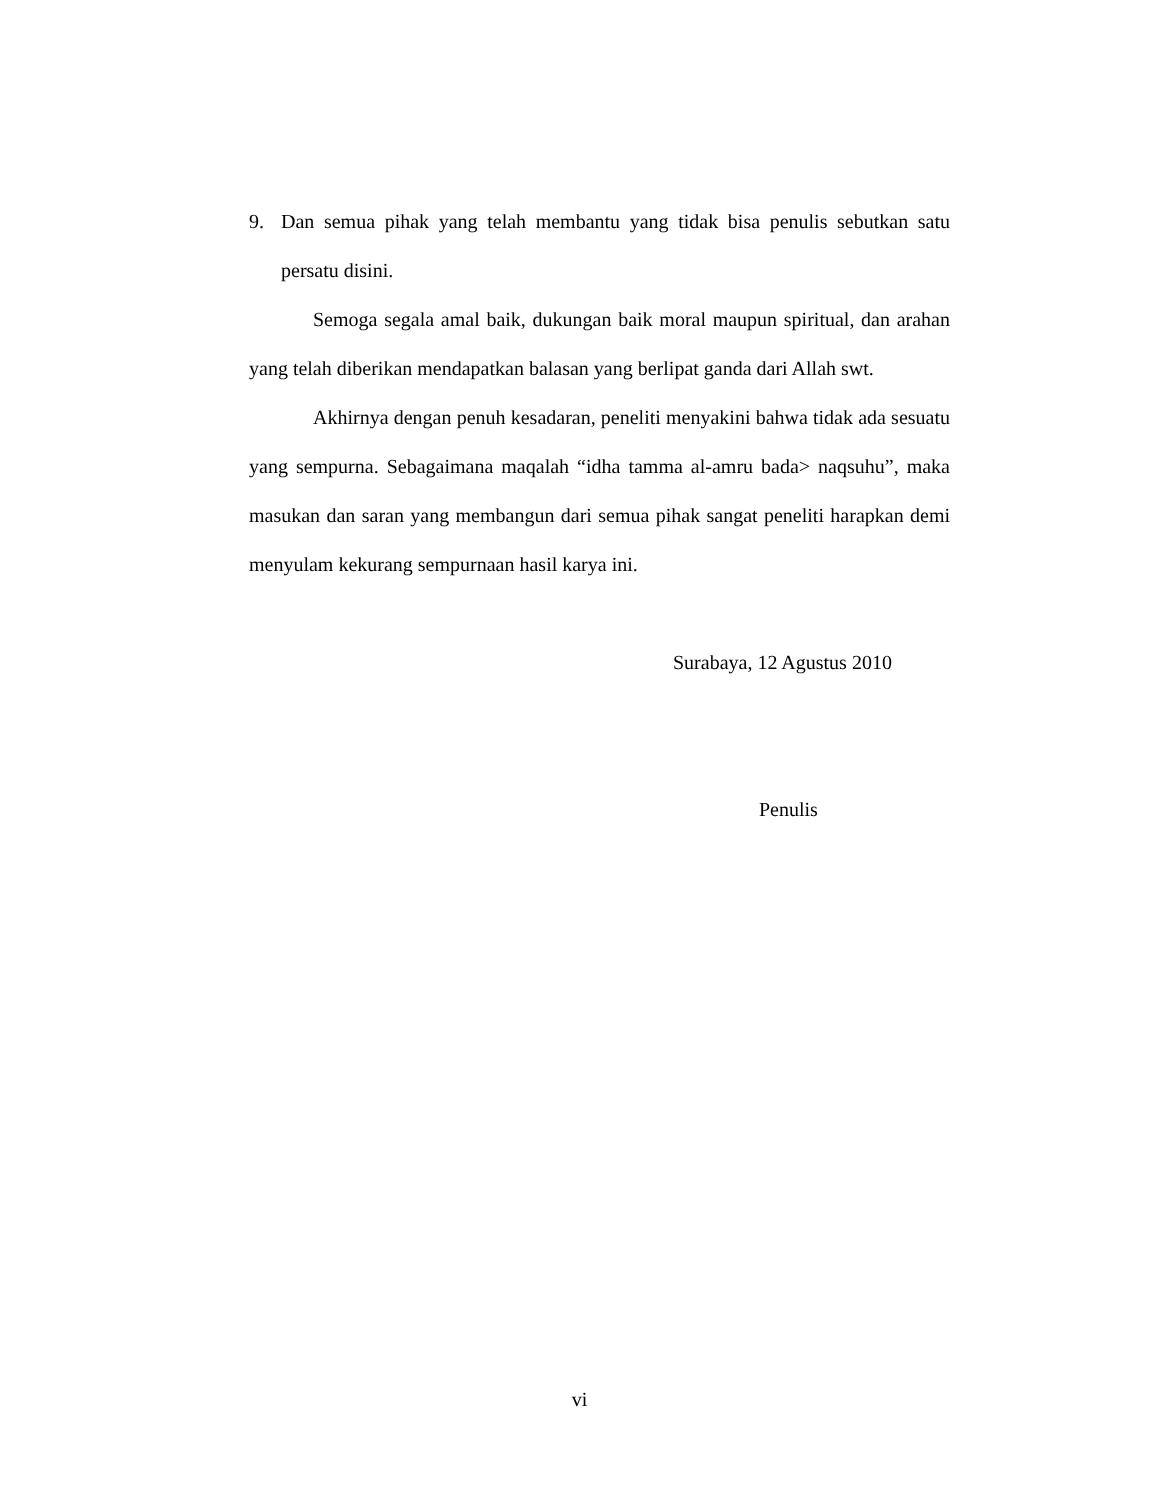9. Dan semua pihak yang telah membantu yang tidak bisa penulis sebutkan satu persatu disini.
Semoga segala amal baik, dukungan baik moral maupun spiritual, dan arahan yang telah diberikan mendapatkan balasan yang berlipat ganda dari Allah swt.
Akhirnya dengan penuh kesadaran, peneliti menyakini bahwa tidak ada sesuatu yang sempurna. Sebagaimana maqalah “idha tamma al-amru bada> naqsuhu”, maka masukan dan saran yang membangun dari semua pihak sangat peneliti harapkan demi menyulam kekurang sempurnaan hasil karya ini.
Surabaya, 12 Agustus 2010
Penulis
vi